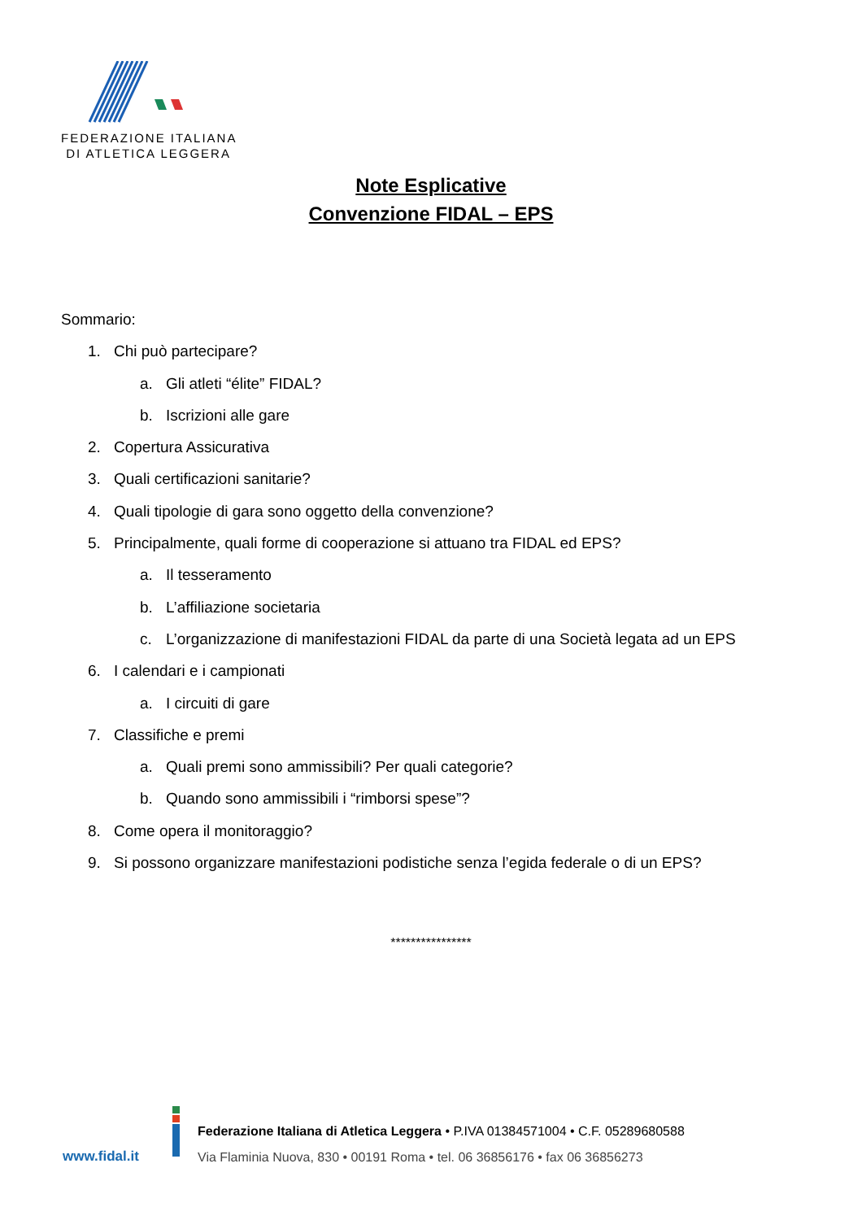FEDERAZIONE ITALIANA
DI ATLETICA LEGGERA
Note Esplicative
Convenzione FIDAL – EPS
Sommario:
1. Chi può partecipare?
a. Gli atleti “élite” FIDAL?
b. Iscrizioni alle gare
2. Copertura Assicurativa
3. Quali certificazioni sanitarie?
4. Quali tipologie di gara sono oggetto della convenzione?
5. Principalmente, quali forme di cooperazione si attuano tra FIDAL ed EPS?
a. Il tesseramento
b. L’affiliazione societaria
c. L’organizzazione di manifestazioni FIDAL da parte di una Società legata ad un EPS
6. I calendari e i campionati
a. I circuiti di gare
7. Classifiche e premi
a. Quali premi sono ammissibili? Per quali categorie?
b. Quando sono ammissibili i “rimborsi spese”?
8. Come opera il monitoraggio?
9. Si possono organizzare manifestazioni podistiche senza l’egida federale o di un EPS?
****************
www.fidal.it
Federazione Italiana di Atletica Leggera • P.IVA 01384571004 • C.F. 05289680588
Via Flaminia Nuova, 830 • 00191 Roma • tel. 06 36856176 • fax 06 36856273